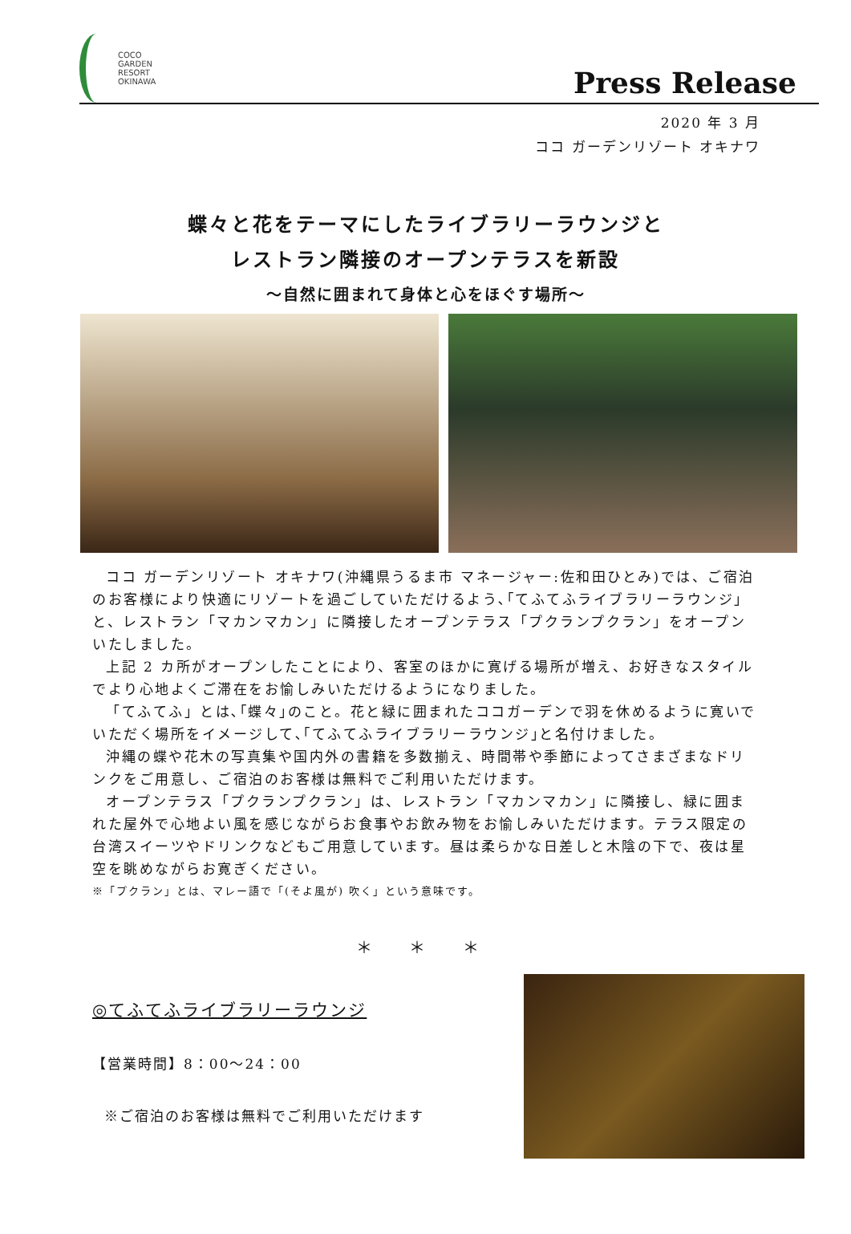COCO
GARDEN
RESORT
OKINAWA
Press Release
2020 年 3 月
ココ ガーデンリゾート オキナワ
蝶々と花をテーマにしたライブラリーラウンジと
レストラン隣接のオープンテラスを新設
～自然に囲まれて身体と心をほぐす場所～
ココ ガーデンリゾート オキナワ(沖縄県うるま市 マネージャー:佐和田ひとみ)では、ご宿泊のお客様により快適にリゾートを過ごしていただけるよう､｢てふてふライブラリーラウンジ｣と、レストラン「マカンマカン」に隣接したオープンテラス「プクランプクラン」をオープンいたしました。
上記 2 カ所がオープンしたことにより、客室のほかに寛げる場所が増え、お好きなスタイルでより心地よくご滞在をお愉しみいただけるようになりました。
「てふてふ」とは､｢蝶々｣のこと。花と緑に囲まれたココガーデンで羽を休めるように寛いでいただく場所をイメージして､｢てふてふライブラリーラウンジ｣と名付けました。
沖縄の蝶や花木の写真集や国内外の書籍を多数揃え、時間帯や季節によってさまざまなドリンクをご用意し、ご宿泊のお客様は無料でご利用いただけます。
オープンテラス「プクランプクラン」は、レストラン「マカンマカン」に隣接し、緑に囲まれた屋外で心地よい風を感じながらお食事やお飲み物をお愉しみいただけます。テラス限定の台湾スイーツやドリンクなどもご用意しています。昼は柔らかな日差しと木陰の下で、夜は星空を眺めながらお寛ぎください。
※「プクラン」とは、マレー語で「(そよ風が) 吹く」という意味です。
＊ ＊ ＊
◎てふてふライブラリーラウンジ
【営業時間】8：00～24：00
※ご宿泊のお客様は無料でご利用いただけます